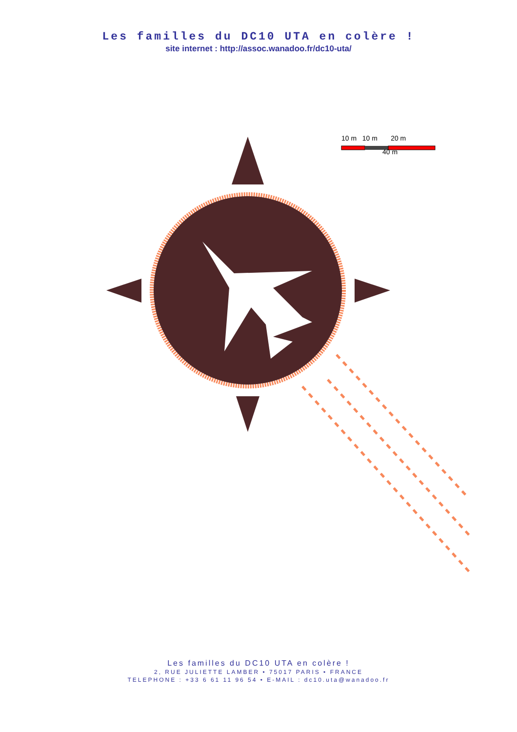Les familles du DC10 UTA en colère !
site internet : http://assoc.wanadoo.fr/dc10-uta/
10 m 10 m 20 m
40 m
Les familles du DC10 UTA en colère !
2, RUE JULIETTE LAMBER • 75017 PARIS • FRANCE
TELEPHONE : +33 6 61 11 96 54 • E-MAIL : dc10.uta@wanadoo.fr